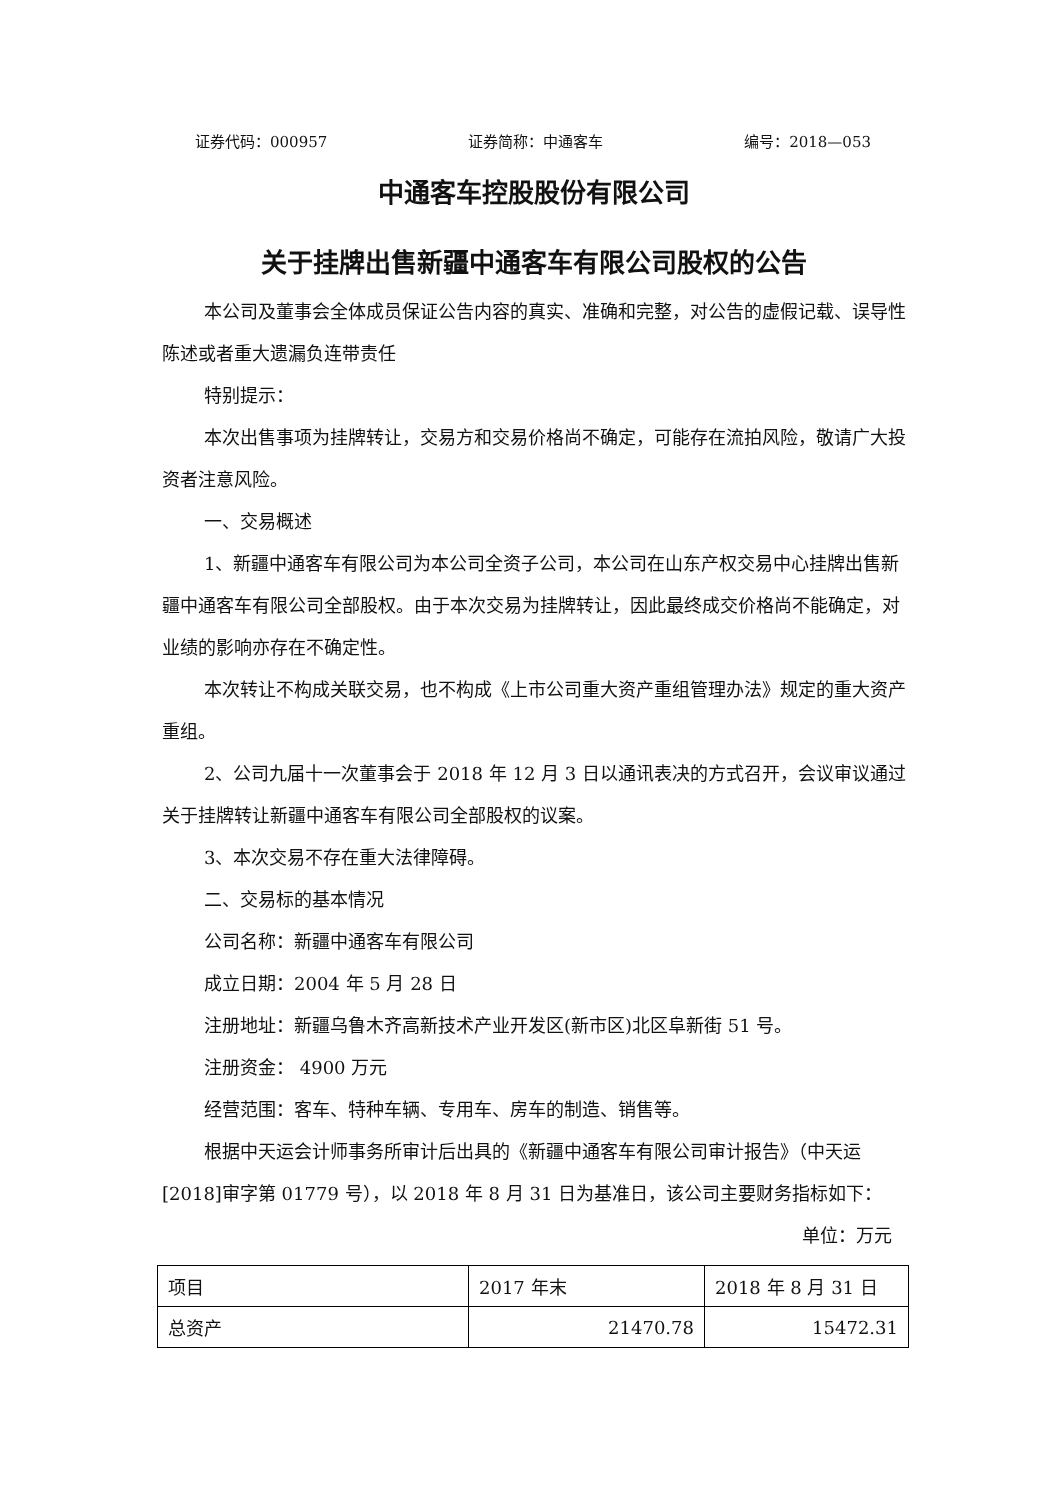证券代码：000957 证券简称：中通客车 编号：2018—053
中通客车控股股份有限公司
关于挂牌出售新疆中通客车有限公司股权的公告
本公司及董事会全体成员保证公告内容的真实、准确和完整，对公告的虚假记载、误导性陈述或者重大遗漏负连带责任
特别提示：
本次出售事项为挂牌转让，交易方和交易价格尚不确定，可能存在流拍风险，敬请广大投资者注意风险。
一、交易概述
1、新疆中通客车有限公司为本公司全资子公司，本公司在山东产权交易中心挂牌出售新疆中通客车有限公司全部股权。由于本次交易为挂牌转让，因此最终成交价格尚不能确定，对业绩的影响亦存在不确定性。
本次转让不构成关联交易，也不构成《上市公司重大资产重组管理办法》规定的重大资产重组。
2、公司九届十一次董事会于 2018 年 12 月 3 日以通讯表决的方式召开，会议审议通过关于挂牌转让新疆中通客车有限公司全部股权的议案。
3、本次交易不存在重大法律障碍。
二、交易标的基本情况
公司名称：新疆中通客车有限公司
成立日期：2004 年 5 月 28 日
注册地址：新疆乌鲁木齐高新技术产业开发区(新市区)北区阜新街 51 号。
注册资金： 4900 万元
经营范围：客车、特种车辆、专用车、房车的制造、销售等。
根据中天运会计师事务所审计后出具的《新疆中通客车有限公司审计报告》（中天运[2018]审字第 01779 号），以 2018 年 8 月 31 日为基准日，该公司主要财务指标如下：
单位：万元
| 项目 | 2017 年末 | 2018 年 8 月 31 日 |
| 总资产 | 21470.78 | 15472.31 |